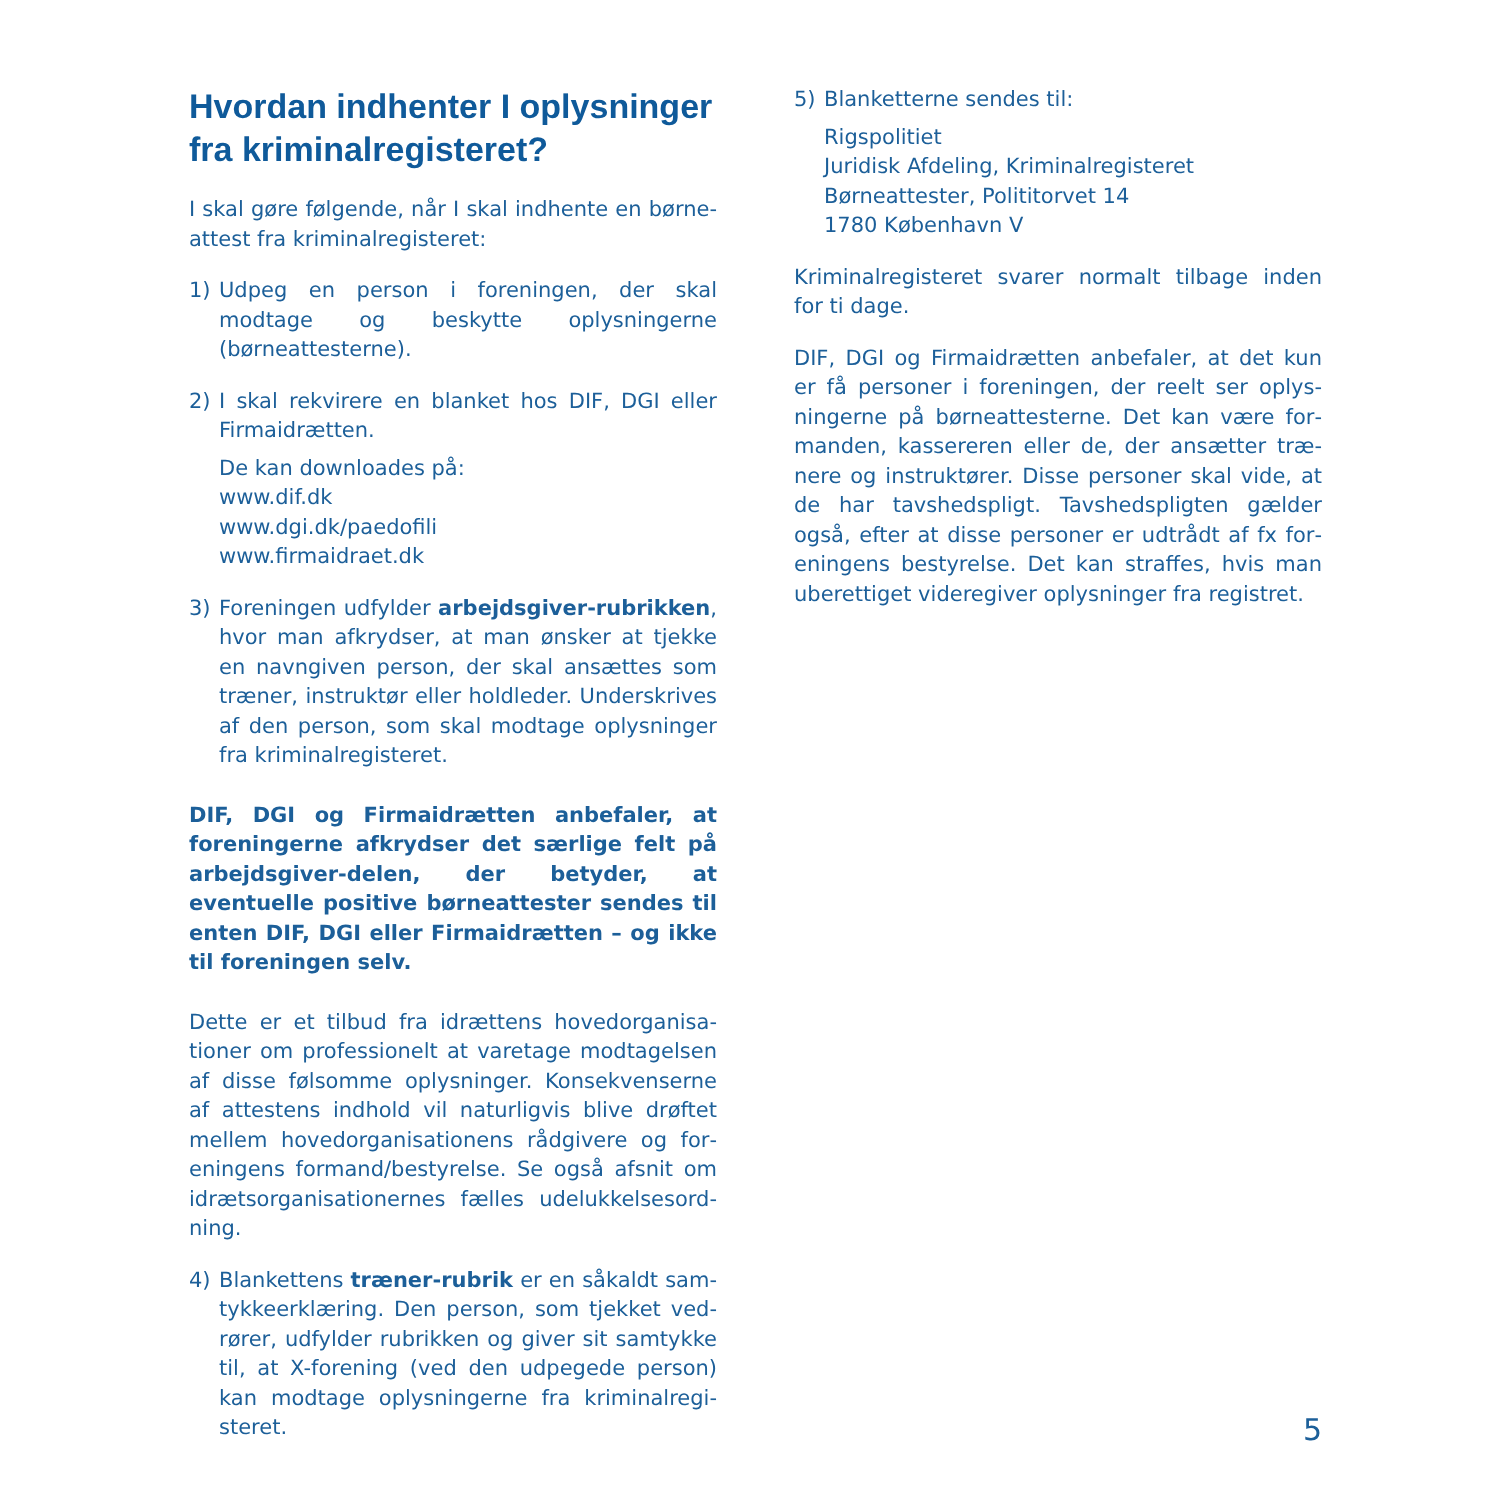Hvordan indhenter I oplysninger fra kriminalregisteret?
I skal gøre følgende, når I skal indhente en børne­attest fra kriminalregisteret:
1) Udpeg en person i foreningen, der skal modtage og beskytte oplysningerne (børneattesterne).
2) I skal rekvirere en blanket hos DIF, DGI eller Firmaidrætten.
De kan downloades på:
www.dif.dk
www.dgi.dk/paedofili
www.firmaidraet.dk
3) Foreningen udfylder arbejdsgiver-rubrikken, hvor man afkrydser, at man ønsker at tjekke en navngiven person, der skal ansættes som træ­ner, instruktør eller holdleder. Underskrives af den person, som skal modtage oplysninger fra kriminalregisteret.
DIF, DGI og Firmaidrætten anbefaler, at forenin­gerne afkrydser det særlige felt på arbejdsgi­ver-delen, der betyder, at eventuelle positive børneattester sendes til enten DIF, DGI eller Firmaidrætten – og ikke til foreningen selv.
Dette er et tilbud fra idrættens hovedorganisa­tioner om professionelt at varetage modtagelsen af disse følsomme oplysninger. Konsekvenserne af attestens indhold vil naturligvis blive drøftet mellem hovedorganisationens rådgivere og for­eningens formand/bestyrelse. Se også afsnit om idrætsorganisationernes fælles udelukkelsesord­ning.
4) Blankettens træner-rubrik er en såkaldt sam­tykkeerklæring. Den person, som tjekket ved­rører, udfylder rubrikken og giver sit samtykke til, at X-forening (ved den udpegede person) kan modtage oplysningerne fra kriminalregi­steret.
5) Blanketterne sendes til:
Rigspolitiet
Juridisk Afdeling, Kriminalregisteret
Børneattester, Polititorvet 14
1780 København V
Kriminalregisteret svarer normalt tilbage inden for ti dage.
DIF, DGI og Firmaidrætten anbefaler, at det kun er få personer i foreningen, der reelt ser oplys­ningerne på børneattesterne. Det kan være for­manden, kassereren eller de, der ansætter træ­nere og instruktører. Disse personer skal vide, at de har tavshedspligt. Tavshedspligten gælder også, efter at disse personer er udtrådt af fx for­eningens bestyrelse. Det kan straffes, hvis man uberettiget videregiver oplysninger fra registret.
5